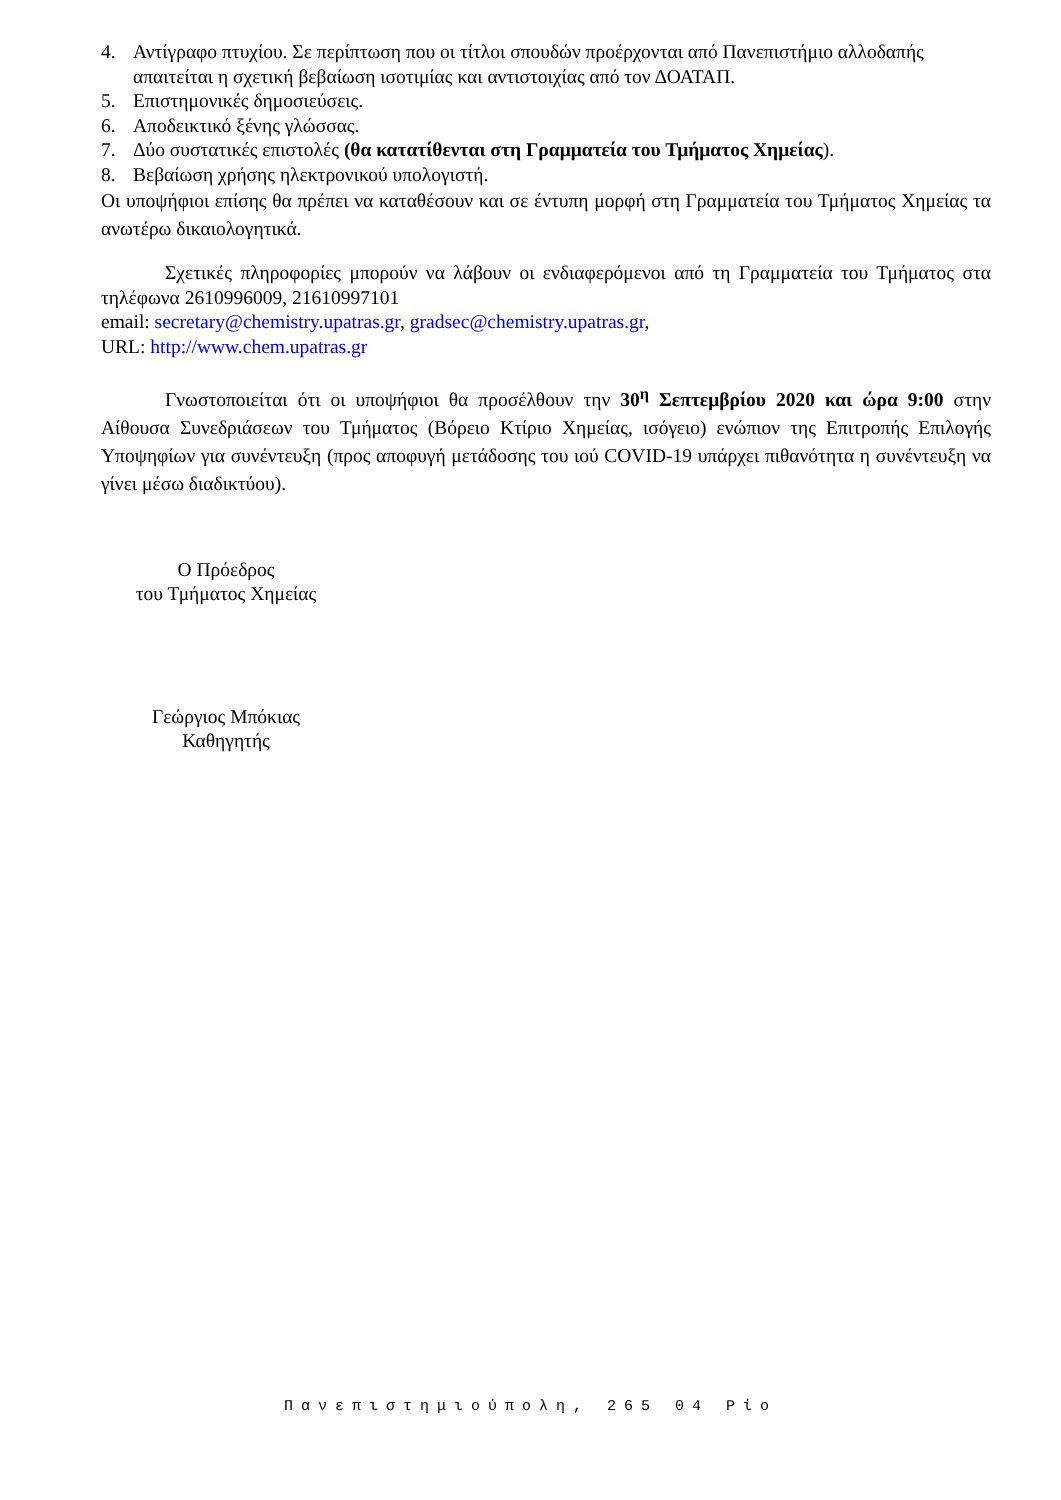4. Αντίγραφο πτυχίου. Σε περίπτωση που οι τίτλοι σπουδών προέρχονται από Πανεπιστήμιο αλλοδαπής απαιτείται η σχετική βεβαίωση ισοτιμίας και αντιστοιχίας από τον ΔΟΑΤΑΠ.
5. Επιστημονικές δημοσιεύσεις.
6. Αποδεικτικό ξένης γλώσσας.
7. Δύο συστατικές επιστολές (θα κατατίθενται στη Γραμματεία του Τμήματος Χημείας).
8. Βεβαίωση χρήσης ηλεκτρονικού υπολογιστή.
Οι υποψήφιοι επίσης θα πρέπει να καταθέσουν και σε έντυπη μορφή στη Γραμματεία του Τμήματος Χημείας τα ανωτέρω δικαιολογητικά.
Σχετικές πληροφορίες μπορούν να λάβουν οι ενδιαφερόμενοι από τη Γραμματεία του Τμήματος στα τηλέφωνα 2610996009, 21610997101
email: secretary@chemistry.upatras.gr, gradsec@chemistry.upatras.gr,
URL: http://www.chem.upatras.gr
Γνωστοποιείται ότι οι υποψήφιοι θα προσέλθουν την 30<sup>η</sup> Σεπτεμβρίου 2020 και ώρα 9:00 στην Αίθουσα Συνεδριάσεων του Τμήματος (Βόρειο Κτίριο Χημείας, ισόγειο) ενώπιον της Επιτροπής Επιλογής Υποψηφίων για συνέντευξη (προς αποφυγή μετάδοσης του ιού COVID-19 υπάρχει πιθανότητα η συνέντευξη να γίνει μέσω διαδικτύου).
Ο Πρόεδρος
του Τμήματος Χημείας
Γεώργιος Μπόκιας
Καθηγητής
Πανεπιστημιούπολη, 265 04 Ρίο